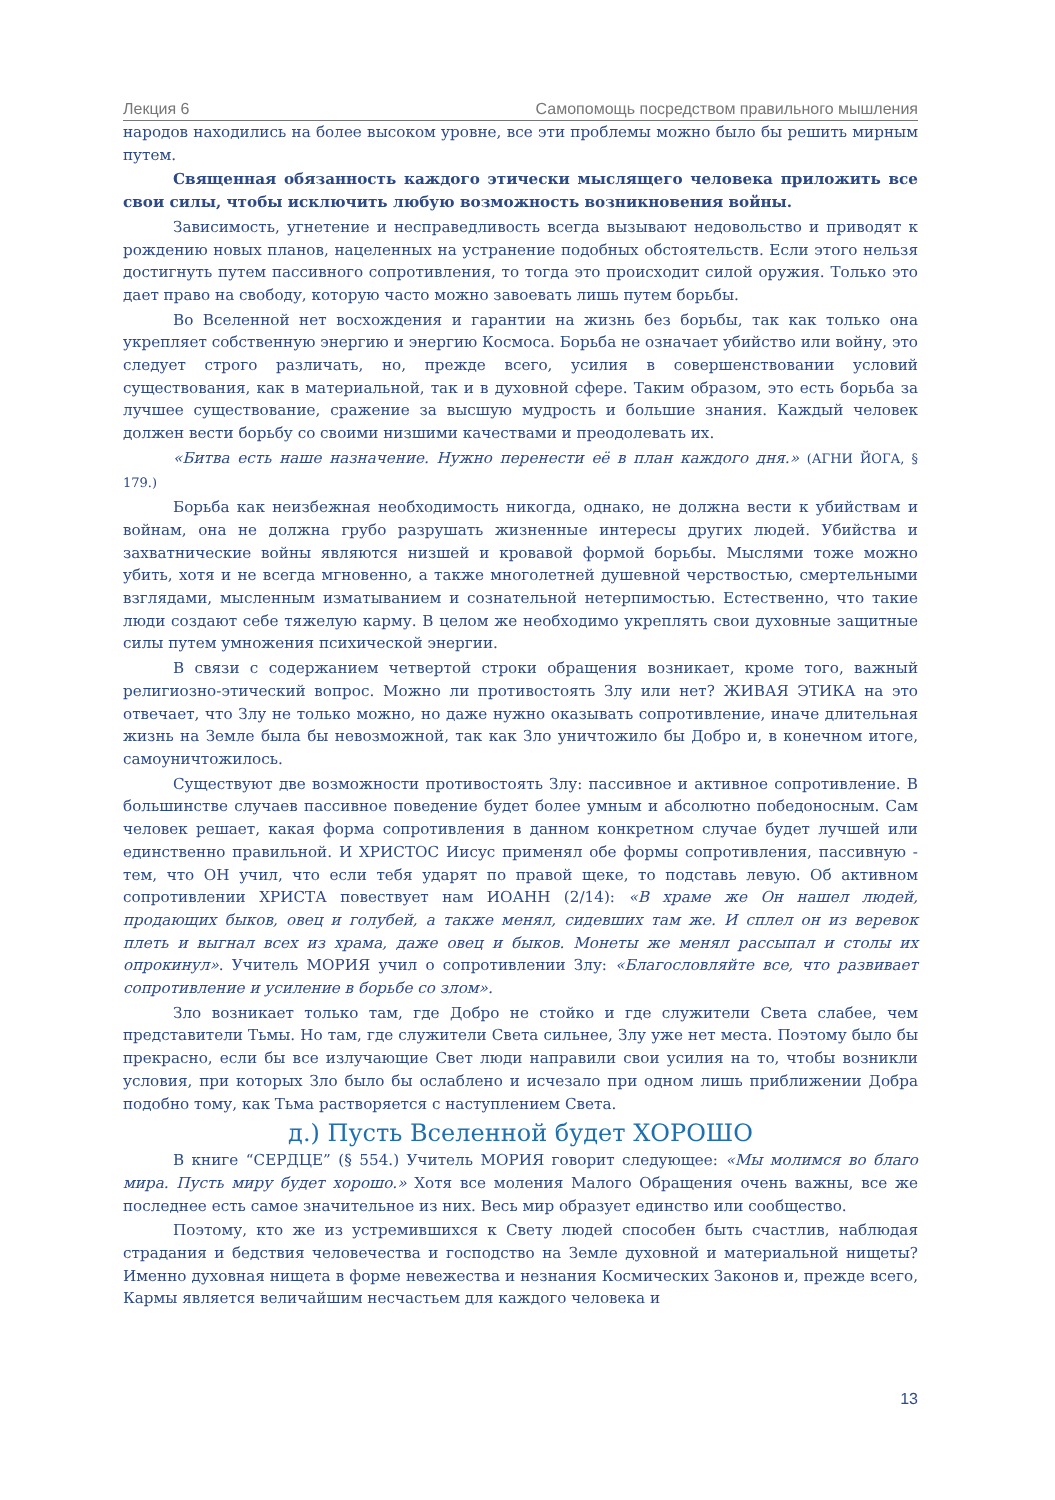Лекция 6 Самопомощь посредством правильного мышления
народов находились на более высоком уровне, все эти проблемы можно было бы решить мирным путем.
Священная обязанность каждого этически мыслящего человека приложить все свои силы, чтобы исключить любую возможность возникновения войны.
Зависимость, угнетение и несправедливость всегда вызывают недовольство и приводят к рождению новых планов, нацеленных на устранение подобных обстоятельств. Если этого нельзя достигнуть путем пассивного сопротивления, то тогда это происходит силой оружия. Только это дает право на свободу, которую часто можно завоевать лишь путем борьбы.
Во Вселенной нет восхождения и гарантии на жизнь без борьбы, так как только она укрепляет собственную энергию и энергию Космоса. Борьба не означает убийство или войну, это следует строго различать, но, прежде всего, усилия в совершенствовании условий существования, как в материальной, так и в духовной сфере. Таким образом, это есть борьба за лучшее существование, сражение за высшую мудрость и большие знания. Каждый человек должен вести борьбу со своими низшими качествами и преодолевать их.
«Битва есть наше назначение. Нужно перенести её в план каждого дня.» (АГНИ ЙОГА, § 179.)
Борьба как неизбежная необходимость никогда, однако, не должна вести к убийствам и войнам, она не должна грубо разрушать жизненные интересы других людей. Убийства и захватнические войны являются низшей и кровавой формой борьбы. Мыслями тоже можно убить, хотя и не всегда мгновенно, а также многолетней душевной черствостью, смертельными взглядами, мысленным изматыванием и сознательной нетерпимостью. Естественно, что такие люди создают себе тяжелую карму. В целом же необходимо укреплять свои духовные защитные силы путем умножения психической энергии.
В связи с содержанием четвертой строки обращения возникает, кроме того, важный религиозно-этический вопрос. Можно ли противостоять Злу или нет? ЖИВАЯ ЭТИКА на это отвечает, что Злу не только можно, но даже нужно оказывать сопротивление, иначе длительная жизнь на Земле была бы невозможной, так как Зло уничтожило бы Добро и, в конечном итоге, самоуничтожилось.
Существуют две возможности противостоять Злу: пассивное и активное сопротивление. В большинстве случаев пассивное поведение будет более умным и абсолютно победоносным. Сам человек решает, какая форма сопротивления в данном конкретном случае будет лучшей или единственно правильной. И ХРИСТОС Иисус применял обе формы сопротивления, пассивную - тем, что ОН учил, что если тебя ударят по правой щеке, то подставь левую. Об активном сопротивлении ХРИСТА повествует нам ИОАНН (2/14): «В храме же Он нашел людей, продающих быков, овец и голубей, а также менял, сидевших там же. И сплел он из веревок плеть и выгнал всех из храма, даже овец и быков. Монеты же менял рассыпал и столы их опрокинул». Учитель МОРИЯ учил о сопротивлении Злу: «Благословляйте все, что развивает сопротивление и усиление в борьбе со злом».
Зло возникает только там, где Добро не стойко и где служители Света слабее, чем представители Тьмы. Но там, где служители Света сильнее, Злу уже нет места. Поэтому было бы прекрасно, если бы все излучающие Свет люди направили свои усилия на то, чтобы возникли условия, при которых Зло было бы ослаблено и исчезало при одном лишь приближении Добра подобно тому, как Тьма растворяется с наступлением Света.
д.) Пусть Вселенной будет ХОРОШО
В книге “СЕРДЦЕ” (§ 554.) Учитель МОРИЯ говорит следующее: «Мы молимся во благо мира. Пусть миру будет хорошо.» Хотя все моления Малого Обращения очень важны, все же последнее есть самое значительное из них. Весь мир образует единство или сообщество.
Поэтому, кто же из устремившихся к Свету людей способен быть счастлив, наблюдая страдания и бедствия человечества и господство на Земле духовной и материальной нищеты? Именно духовная нищета в форме невежества и незнания Космических Законов и, прежде всего, Кармы является величайшим несчастьем для каждого человека и
13